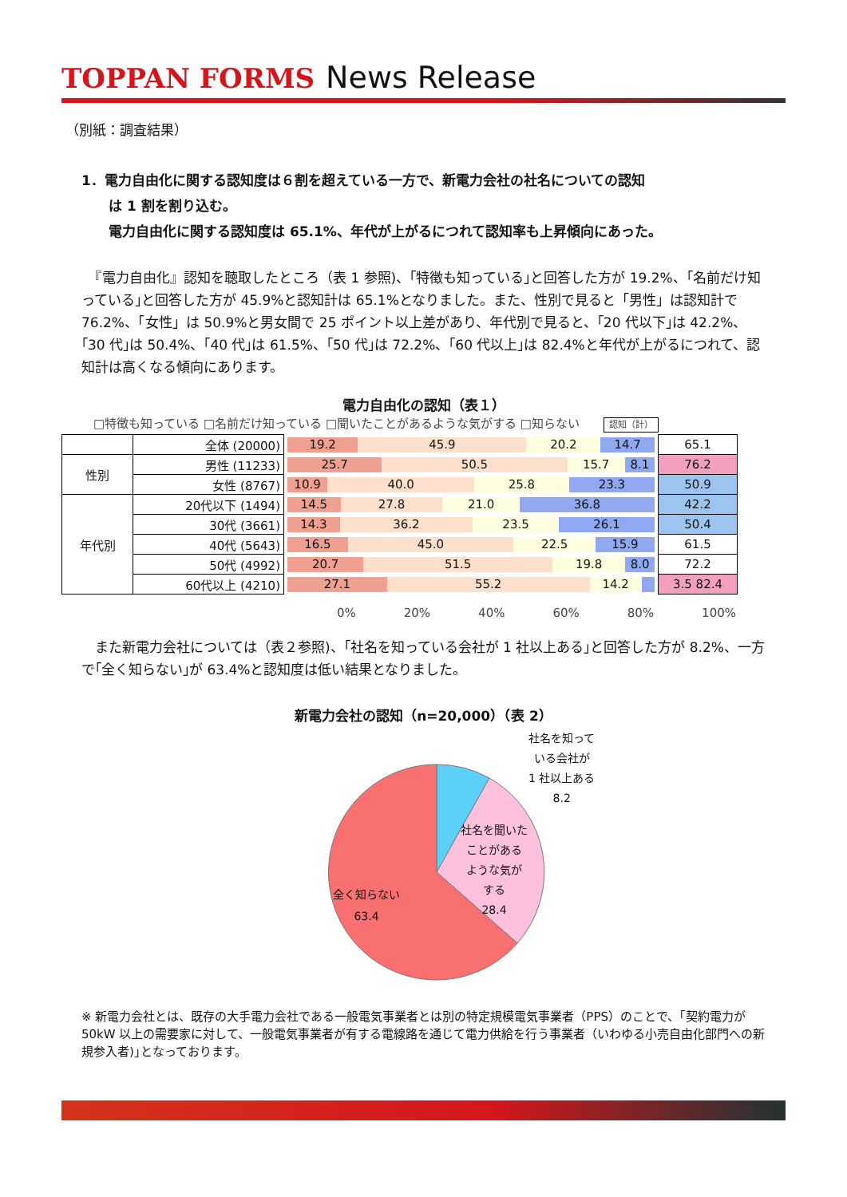TOPPAN FORMS News Release
（別紙：調査結果）
1．電力自由化に関する認知度は６割を超えている一方で、新電力会社の社名についての認知
　　は 1 割を割り込む。
　　電力自由化に関する認知度は 65.1%、年代が上がるにつれて認知率も上昇傾向にあった。
　『電力自由化』認知を聴取したところ（表 1 参照)、｢特徴も知っている｣と回答した方が 19.2%、｢名前だけ知っている｣と回答した方が 45.9%と認知計は 65.1%となりました。また、性別で見ると「男性」は認知計で 76.2%、「女性」は 50.9%と男女間で 25 ポイント以上差があり、年代別で見ると、｢20 代以下｣は 42.2%、｢30 代｣は 50.4%、｢40 代｣は 61.5%、｢50 代｣は 72.2%、｢60 代以上｣は 82.4%と年代が上がるにつれて、認知計は高くなる傾向にあります。
電力自由化の認知（表１）
□特徴も知っている □名前だけ知っている □聞いたことがあるような気がする □知らない　　認知（計）
| | 全体 (20000) | 19.2 45.9 20.2 14.7 | 65.1 |
| 性別 | 男性 (11233) | 25.7 50.5 15.7 8.1 | 76.2 |
| | 女性 (8767) | 10.9 40.0 25.8 23.3 | 50.9 |
| 年代別 | 20代以下 (1494) | 14.5 27.8 21.0 36.8 | 42.2 |
| | 30代 (3661) | 14.3 36.2 23.5 26.1 | 50.4 |
| | 40代 (5643) | 16.5 45.0 22.5 15.9 | 61.5 |
| | 50代 (4992) | 20.7 51.5 19.8 8.0 | 72.2 |
| | 60代以上 (4210) | 27.1 55.2 14.2 | 3.5 82.4 |
0% 20% 40% 60% 80% 100%
　また新電力会社については（表２参照)、｢社名を知っている会社が 1 社以上ある｣と回答した方が 8.2%、一方で｢全く知らない｣が 63.4%と認知度は低い結果となりました。
新電力会社の認知（n=20,000）（表 2）
社名を知って
いる会社が
1 社以上ある
8.2
社名を聞いた
ことがある
ような気が
する
28.4
全く知らない
63.4
※ 新電力会社とは、既存の大手電力会社である一般電気事業者とは別の特定規模電気事業者（PPS）のことで、｢契約電力が 50kW 以上の需要家に対して、一般電気事業者が有する電線路を通じて電力供給を行う事業者（いわゆる小売自由化部門への新規参入者)｣となっております。